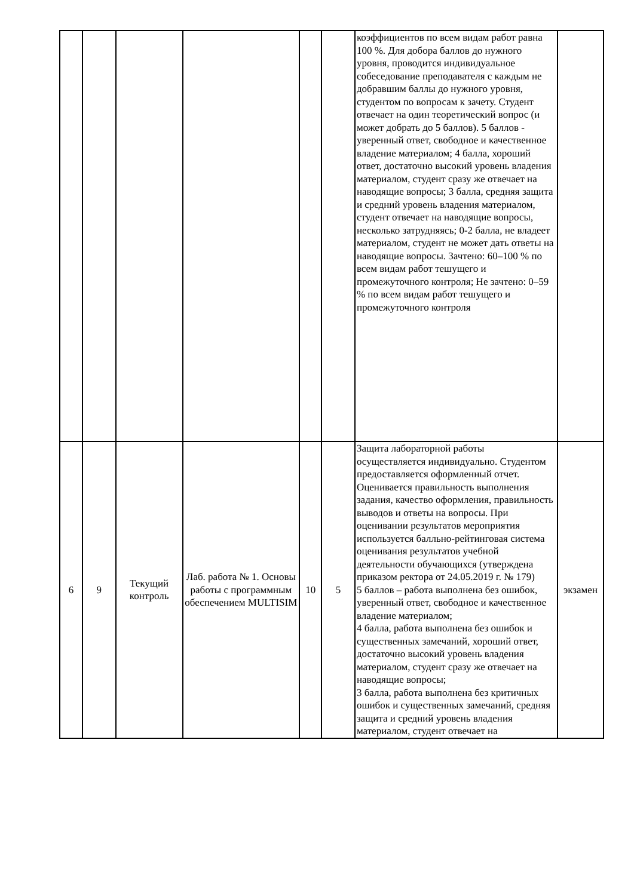| | | | | | | коэффициентов по всем видам работ равна 100 %. Для добора баллов до нужного уровня, проводится индивидуальное собеседование преподавателя с каждым не добравшим баллы до нужного уровня, студентом по вопросам к зачету. Студент отвечает на один теоретический вопрос (и может добрать до 5 баллов). 5 баллов - уверенный ответ, свободное и качественное владение материалом; 4 балла, хороший ответ, достаточно высокий уровень владения материалом, студент сразу же отвечает на наводящие вопросы; 3 балла, средняя защита и средний уровень владения материалом, студент отвечает на наводящие вопросы, несколько затрудняясь; 0-2 балла, не владеет материалом, студент не может дать ответы на наводящие вопросы. Зачтено: 60–100 % по всем видам работ тешущего и промежуточного контроля; Не зачтено: 0–59 % по всем видам работ тешущего и промежуточного контроля | |
| 6 | 9 | Текущий контроль | Лаб. работа № 1. Основы работы с программным обеспечением MULTISIM | 10 | 5 | Защита лабораторной работы осуществляется индивидуально. Студентом предоставляется оформленный отчет. Оценивается правильность выполнения задания, качество оформления, правильность выводов и ответы на вопросы. При оценивании результатов мероприятия используется балльно-рейтинговая система оценивания результатов учебной деятельности обучающихся (утверждена приказом ректора от 24.05.2019 г. № 179) 5 баллов – работа выполнена без ошибок, уверенный ответ, свободное и качественное владение материалом; 4 балла, работа выполнена без ошибок и существенных замечаний, хороший ответ, достаточно высокий уровень владения материалом, студент сразу же отвечает на наводящие вопросы; 3 балла, работа выполнена без критичных ошибок и существенных замечаний, средняя защита и средний уровень владения материалом, студент отвечает на | экзамен |